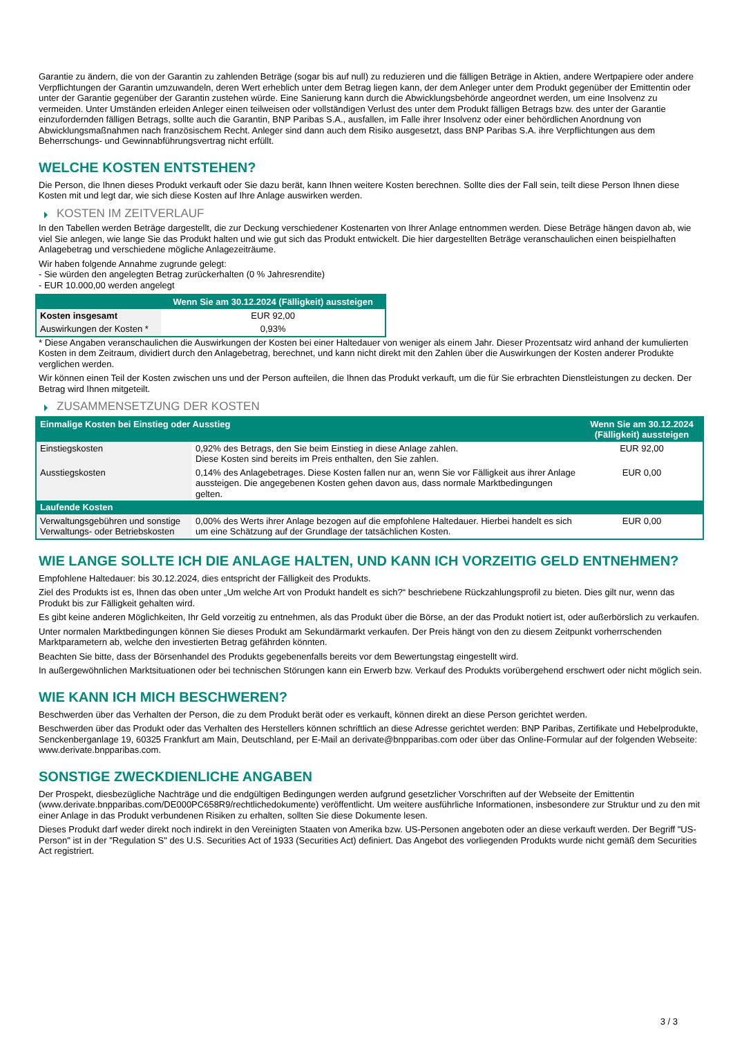Garantie zu ändern, die von der Garantin zu zahlenden Beträge (sogar bis auf null) zu reduzieren und die fälligen Beträge in Aktien, andere Wertpapiere oder andere Verpflichtungen der Garantin umzuwandeln, deren Wert erheblich unter dem Betrag liegen kann, der dem Anleger unter dem Produkt gegenüber der Emittentin oder unter der Garantie gegenüber der Garantin zustehen würde. Eine Sanierung kann durch die Abwicklungsbehörde angeordnet werden, um eine Insolvenz zu vermeiden. Unter Umständen erleiden Anleger einen teilweisen oder vollständigen Verlust des unter dem Produkt fälligen Betrags bzw. des unter der Garantie einzufordernden fälligen Betrags, sollte auch die Garantin, BNP Paribas S.A., ausfallen, im Falle ihrer Insolvenz oder einer behördlichen Anordnung von Abwicklungsmaßnahmen nach französischem Recht. Anleger sind dann auch dem Risiko ausgesetzt, dass BNP Paribas S.A. ihre Verpflichtungen aus dem Beherrschungs- und Gewinnabführungsvertrag nicht erfüllt.
WELCHE KOSTEN ENTSTEHEN?
Die Person, die Ihnen dieses Produkt verkauft oder Sie dazu berät, kann Ihnen weitere Kosten berechnen. Sollte dies der Fall sein, teilt diese Person Ihnen diese Kosten mit und legt dar, wie sich diese Kosten auf Ihre Anlage auswirken werden.
KOSTEN IM ZEITVERLAUF
In den Tabellen werden Beträge dargestellt, die zur Deckung verschiedener Kostenarten von Ihrer Anlage entnommen werden. Diese Beträge hängen davon ab, wie viel Sie anlegen, wie lange Sie das Produkt halten und wie gut sich das Produkt entwickelt. Die hier dargestellten Beträge veranschaulichen einen beispielhaften Anlagebetrag und verschiedene mögliche Anlagezeiträume.
Wir haben folgende Annahme zugrunde gelegt:
- Sie würden den angelegten Betrag zurückerhalten (0 % Jahresrendite)
- EUR 10.000,00 werden angelegt
| | Wenn Sie am 30.12.2024 (Fälligkeit) aussteigen |
| --- | --- |
| Kosten insgesamt | EUR 92,00 |
| Auswirkungen der Kosten * | 0,93% |
* Diese Angaben veranschaulichen die Auswirkungen der Kosten bei einer Haltedauer von weniger als einem Jahr. Dieser Prozentsatz wird anhand der kumulierten Kosten in dem Zeitraum, dividiert durch den Anlagebetrag, berechnet, und kann nicht direkt mit den Zahlen über die Auswirkungen der Kosten anderer Produkte verglichen werden.
Wir können einen Teil der Kosten zwischen uns und der Person aufteilen, die Ihnen das Produkt verkauft, um die für Sie erbrachten Dienstleistungen zu decken. Der Betrag wird Ihnen mitgeteilt.
ZUSAMMENSETZUNG DER KOSTEN
| Einmalige Kosten bei Einstieg oder Ausstieg | | Wenn Sie am 30.12.2024 (Fälligkeit) aussteigen |
| --- | --- | --- |
| Einstiegskosten | 0,92% des Betrags, den Sie beim Einstieg in diese Anlage zahlen. Diese Kosten sind bereits im Preis enthalten, den Sie zahlen. | EUR 92,00 |
| Ausstiegskosten | 0,14% des Anlagebetrages. Diese Kosten fallen nur an, wenn Sie vor Fälligkeit aus ihrer Anlage aussteigen. Die angegebenen Kosten gehen davon aus, dass normale Marktbedingungen gelten. | EUR 0,00 |
| Laufende Kosten | | |
| Verwaltungsgebühren und sonstige Verwaltungs- oder Betriebskosten | 0,00% des Werts ihrer Anlage bezogen auf die empfohlene Haltedauer. Hierbei handelt es sich um eine Schätzung auf der Grundlage der tatsächlichen Kosten. | EUR 0,00 |
WIE LANGE SOLLTE ICH DIE ANLAGE HALTEN, UND KANN ICH VORZEITIG GELD ENTNEHMEN?
Empfohlene Haltedauer: bis 30.12.2024, dies entspricht der Fälligkeit des Produkts.
Ziel des Produkts ist es, Ihnen das oben unter „Um welche Art von Produkt handelt es sich?“ beschriebene Rückzahlungsprofil zu bieten. Dies gilt nur, wenn das Produkt bis zur Fälligkeit gehalten wird.
Es gibt keine anderen Möglichkeiten, Ihr Geld vorzeitig zu entnehmen, als das Produkt über die Börse, an der das Produkt notiert ist, oder außerbörslich zu verkaufen.
Unter normalen Marktbedingungen können Sie dieses Produkt am Sekundärmarkt verkaufen. Der Preis hängt von den zu diesem Zeitpunkt vorherrschenden Marktparametern ab, welche den investierten Betrag gefährden könnten.
Beachten Sie bitte, dass der Börsenhandel des Produkts gegebenenfalls bereits vor dem Bewertungstag eingestellt wird.
In außergewöhnlichen Marktsituationen oder bei technischen Störungen kann ein Erwerb bzw. Verkauf des Produkts vorübergehend erschwert oder nicht möglich sein.
WIE KANN ICH MICH BESCHWEREN?
Beschwerden über das Verhalten der Person, die zu dem Produkt berät oder es verkauft, können direkt an diese Person gerichtet werden.
Beschwerden über das Produkt oder das Verhalten des Herstellers können schriftlich an diese Adresse gerichtet werden: BNP Paribas, Zertifikate und Hebelprodukte, Senckenberganlage 19, 60325 Frankfurt am Main, Deutschland, per E-Mail an derivate@bnpparibas.com oder über das Online-Formular auf der folgenden Webseite: www.derivate.bnpparibas.com.
SONSTIGE ZWECKDIENLICHE ANGABEN
Der Prospekt, diesbezügliche Nachträge und die endgültigen Bedingungen werden aufgrund gesetzlicher Vorschriften auf der Webseite der Emittentin (www.derivate.bnpparibas.com/DE000PC658R9/rechtlichedokumente) veröffentlicht. Um weitere ausführliche Informationen, insbesondere zur Struktur und zu den mit einer Anlage in das Produkt verbundenen Risiken zu erhalten, sollten Sie diese Dokumente lesen.
Dieses Produkt darf weder direkt noch indirekt in den Vereinigten Staaten von Amerika bzw. US-Personen angeboten oder an diese verkauft werden. Der Begriff "US-Person" ist in der "Regulation S" des U.S. Securities Act of 1933 (Securities Act) definiert. Das Angebot des vorliegenden Produkts wurde nicht gemäß dem Securities Act registriert.
3 / 3